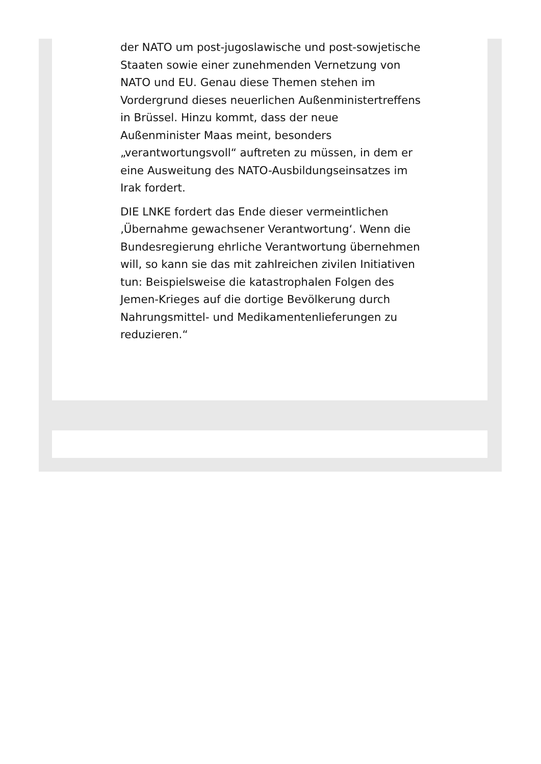der NATO um post-jugoslawische und post-sowjetische Staaten sowie einer zunehmenden Vernetzung von NATO und EU. Genau diese Themen stehen im Vordergrund dieses neuerlichen Außenministertreffens in Brüssel. Hinzu kommt, dass der neue Außenminister Maas meint, besonders „verantwortungsvoll“ auftreten zu müssen, in dem er eine Ausweitung des NATO-Ausbildungseinsatzes im Irak fordert.
DIE LNKE fordert das Ende dieser vermeintlichen ‚Übernahme gewachsener Verantwortung‘. Wenn die Bundesregierung ehrliche Verantwortung übernehmen will, so kann sie das mit zahlreichen zivilen Initiativen tun: Beispielsweise die katastrophalen Folgen des Jemen-Krieges auf die dortige Bevölkerung durch Nahrungsmittel- und Medikamentenlieferungen zu reduzieren.“